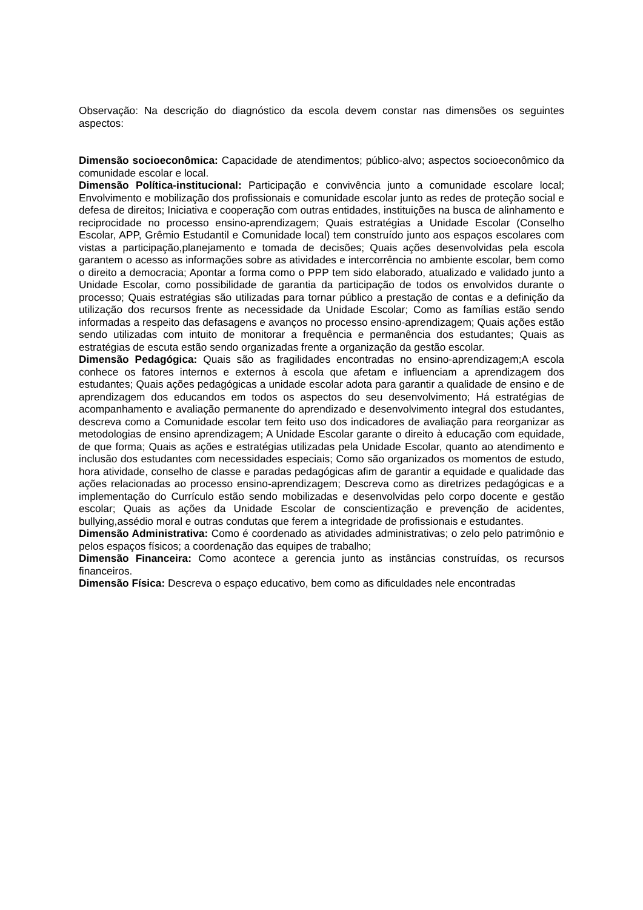Observação: Na descrição do diagnóstico da escola devem constar nas dimensões os seguintes aspectos:
Dimensão socioeconômica: Capacidade de atendimentos; público-alvo; aspectos socioeconômico da comunidade escolar e local.
Dimensão Política-institucional: Participação e convivência junto a comunidade escolare local; Envolvimento e mobilização dos profissionais e comunidade escolar junto as redes de proteção social e defesa de direitos; Iniciativa e cooperação com outras entidades, instituições na busca de alinhamento e reciprocidade no processo ensino-aprendizagem; Quais estratégias a Unidade Escolar (Conselho Escolar, APP, Grêmio Estudantil e Comunidade local) tem construído junto aos espaços escolares com vistas a participação,planejamento e tomada de decisões; Quais ações desenvolvidas pela escola garantem o acesso as informações sobre as atividades e intercorrência no ambiente escolar, bem como o direito a democracia; Apontar a forma como o PPP tem sido elaborado, atualizado e validado junto a Unidade Escolar, como possibilidade de garantia da participação de todos os envolvidos durante o processo; Quais estratégias são utilizadas para tornar público a prestação de contas e a definição da utilização dos recursos frente as necessidade da Unidade Escolar; Como as famílias estão sendo informadas a respeito das defasagens e avanços no processo ensino-aprendizagem; Quais ações estão sendo utilizadas com intuito de monitorar a frequência e permanência dos estudantes; Quais as estratégias de escuta estão sendo organizadas frente a organização da gestão escolar.
Dimensão Pedagógica: Quais são as fragilidades encontradas no ensino-aprendizagem;A escola conhece os fatores internos e externos à escola que afetam e influenciam a aprendizagem dos estudantes; Quais ações pedagógicas a unidade escolar adota para garantir a qualidade de ensino e de aprendizagem dos educandos em todos os aspectos do seu desenvolvimento; Há estratégias de acompanhamento e avaliação permanente do aprendizado e desenvolvimento integral dos estudantes, descreva como a Comunidade escolar tem feito uso dos indicadores de avaliação para reorganizar as metodologias de ensino aprendizagem; A Unidade Escolar garante o direito à educação com equidade, de que forma; Quais as ações e estratégias utilizadas pela Unidade Escolar, quanto ao atendimento e inclusão dos estudantes com necessidades especiais; Como são organizados os momentos de estudo, hora atividade, conselho de classe e paradas pedagógicas afim de garantir a equidade e qualidade das ações relacionadas ao processo ensino-aprendizagem; Descreva como as diretrizes pedagógicas e a implementação do Currículo estão sendo mobilizadas e desenvolvidas pelo corpo docente e gestão escolar; Quais as ações da Unidade Escolar de conscientização e prevenção de acidentes, bullying,assédio moral e outras condutas que ferem a integridade de profissionais e estudantes.
Dimensão Administrativa: Como é coordenado as atividades administrativas; o zelo pelo patrimônio e pelos espaços físicos; a coordenação das equipes de trabalho;
Dimensão Financeira: Como acontece a gerencia junto as instâncias construídas, os recursos financeiros.
Dimensão Física: Descreva o espaço educativo, bem como as dificuldades nele encontradas